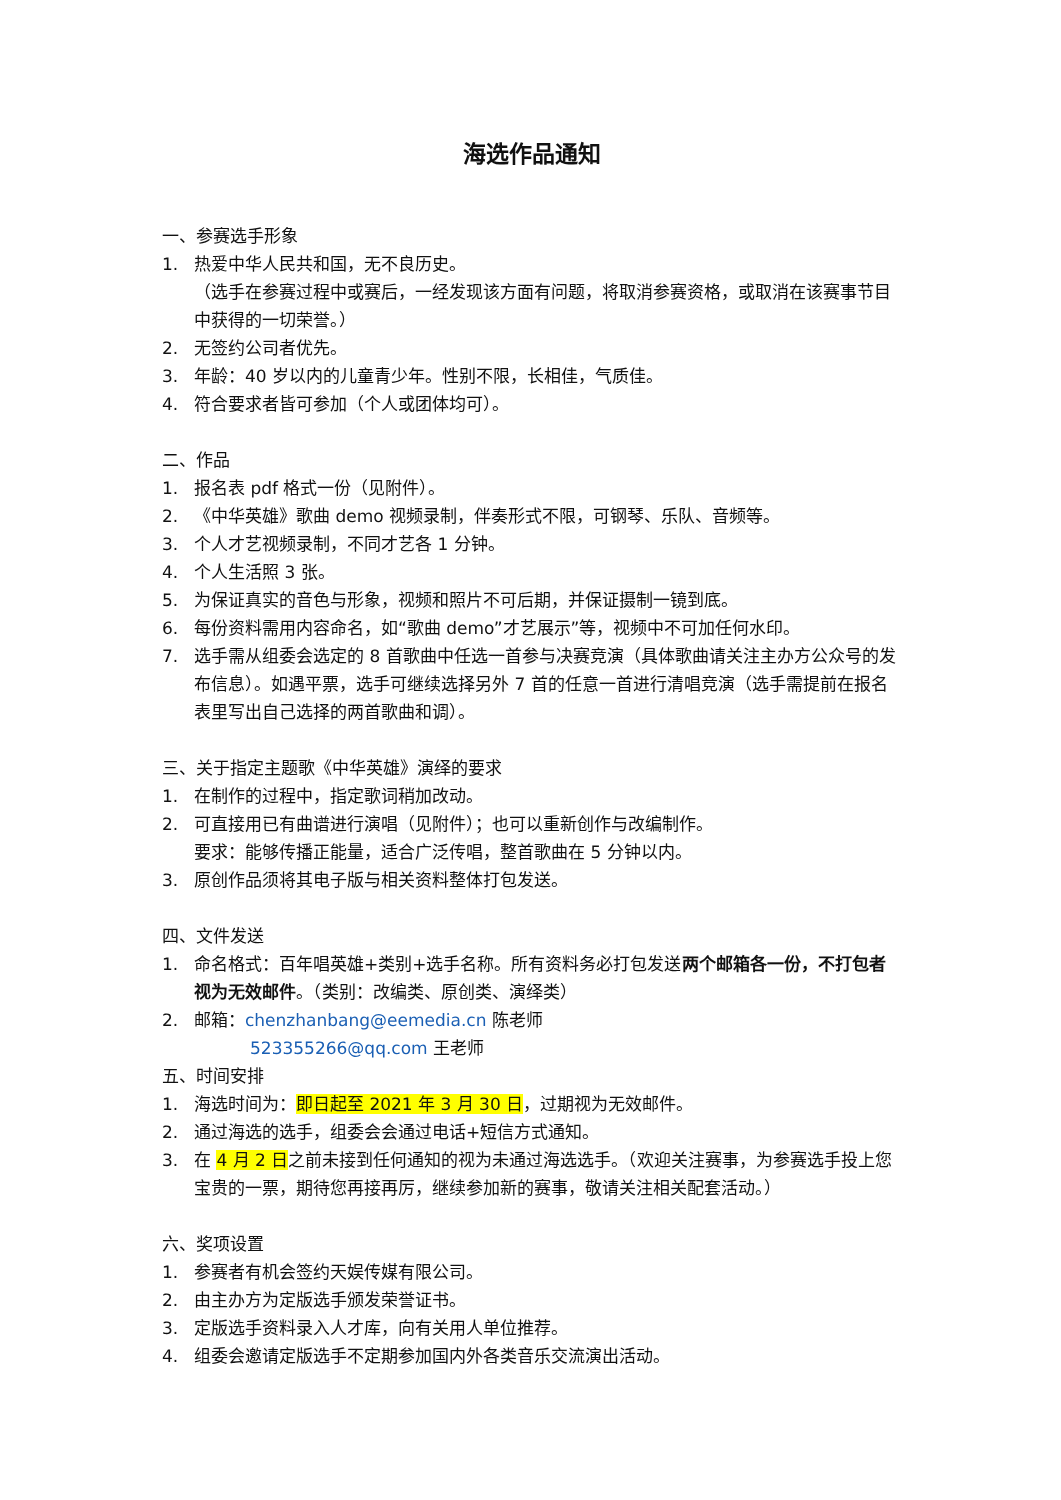海选作品通知
一、参赛选手形象
1. 热爱中华人民共和国，无不良历史。
（选手在参赛过程中或赛后，一经发现该方面有问题，将取消参赛资格，或取消在该赛事节目中获得的一切荣誉。）
2. 无签约公司者优先。
3. 年龄：40 岁以内的儿童青少年。性别不限，长相佳，气质佳。
4. 符合要求者皆可参加（个人或团体均可）。
二、作品
1. 报名表 pdf 格式一份（见附件）。
2. 《中华英雄》歌曲 demo 视频录制，伴奏形式不限，可钢琴、乐队、音频等。
3. 个人才艺视频录制，不同才艺各 1 分钟。
4. 个人生活照 3 张。
5. 为保证真实的音色与形象，视频和照片不可后期，并保证摄制一镜到底。
6. 每份资料需用内容命名，如“歌曲 demo”才艺展示”等，视频中不可加任何水印。
7. 选手需从组委会选定的 8 首歌曲中任选一首参与决赛竞演（具体歌曲请关注主办方公众号的发布信息）。如遇平票，选手可继续选择另外 7 首的任意一首进行清唱竞演（选手需提前在报名表里写出自己选择的两首歌曲和调）。
三、关于指定主题歌《中华英雄》演绎的要求
1. 在制作的过程中，指定歌词稍加改动。
2. 可直接用已有曲谱进行演唱（见附件）；也可以重新创作与改编制作。
要求：能够传播正能量，适合广泛传唱，整首歌曲在 5 分钟以内。
3. 原创作品须将其电子版与相关资料整体打包发送。
四、文件发送
1. 命名格式：百年唱英雄+类别+选手名称。所有资料务必打包发送两个邮箱各一份，不打包者视为无效邮件。（类别：改编类、原创类、演绎类）
2. 邮箱：chenzhanbang@eemedia.cn 陈老师
523355266@qq.com 王老师
五、时间安排
1. 海选时间为：即日起至 2021 年 3 月 30 日，过期视为无效邮件。
2. 通过海选的选手，组委会会通过电话+短信方式通知。
3. 在 4 月 2 日之前未接到任何通知的视为未通过海选选手。（欢迎关注赛事，为参赛选手投上您宝贵的一票，期待您再接再厉，继续参加新的赛事，敬请关注相关配套活动。）
六、奖项设置
1. 参赛者有机会签约天娱传媒有限公司。
2. 由主办方为定版选手颁发荣誉证书。
3. 定版选手资料录入人才库，向有关用人单位推荐。
4. 组委会邀请定版选手不定期参加国内外各类音乐交流演出活动。